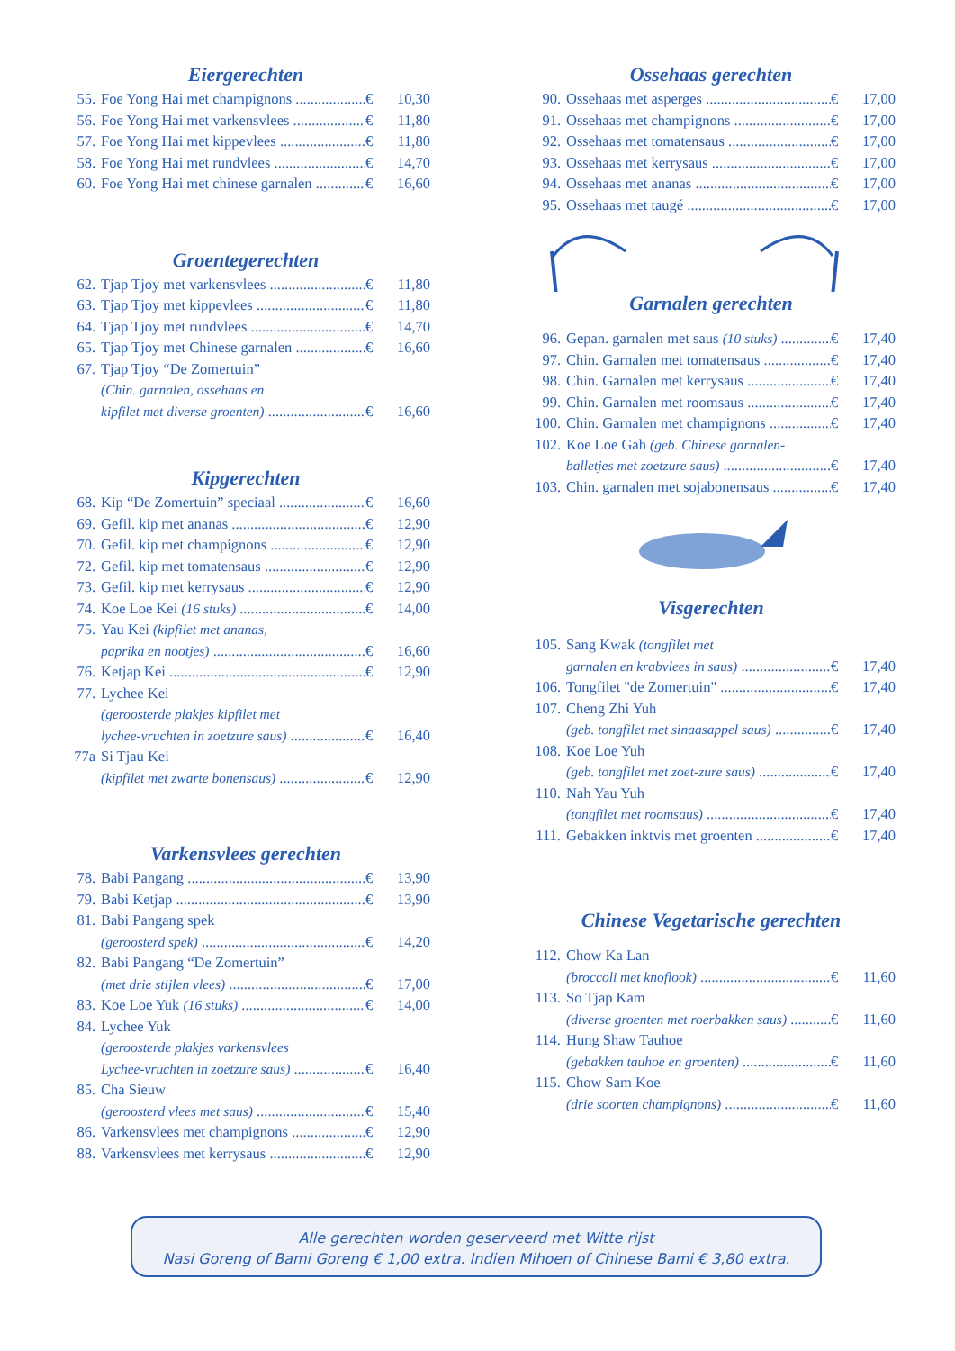Eiergerechten
55. Foe Yong Hai met champignons € 10,30
56. Foe Yong Hai met varkensvlees € 11,80
57. Foe Yong Hai met kippevlees € 11,80
58. Foe Yong Hai met rundvlees € 14,70
60. Foe Yong Hai met chinese garnalen € 16,60
Groentegerechten
62. Tjap Tjoy met varkensvlees € 11,80
63. Tjap Tjoy met kippevlees € 11,80
64. Tjap Tjoy met rundvlees € 14,70
65. Tjap Tjoy met Chinese garnalen € 16,60
67. Tjap Tjoy “De Zomertuin”
(Chin. garnalen, ossehaas en
kipfilet met diverse groenten) € 16,60
Kipgerechten
68. Kip “De Zomertuin” speciaal € 16,60
69. Gefil. kip met ananas € 12,90
70. Gefil. kip met champignons € 12,90
72. Gefil. kip met tomatensaus € 12,90
73. Gefil. kip met kerrysaus € 12,90
74. Koe Loe Kei (16 stuks) € 14,00
75. Yau Kei (kipfilet met ananas,
paprika en nootjes) € 16,60
76. Ketjap Kei € 12,90
77. Lychee Kei
(geroosterde plakjes kipfilet met
lychee-vruchten in zoetzure saus) € 16,40
77a Si Tjau Kei
(kipfilet met zwarte bonensaus) € 12,90
Varkensvlees gerechten
78. Babi Pangang € 13,90
79. Babi Ketjap € 13,90
81. Babi Pangang spek
(geroosterd spek) € 14,20
82. Babi Pangang “De Zomertuin”
(met drie stijlen vlees) € 17,00
83. Koe Loe Yuk (16 stuks) € 14,00
84. Lychee Yuk
(geroosterde plakjes varkensvlees
Lychee-vruchten in zoetzure saus) € 16,40
85. Cha Sieuw
(geroosterd vlees met saus) € 15,40
86. Varkensvlees met champignons € 12,90
88. Varkensvlees met kerrysaus € 12,90
Ossehaas gerechten
90. Ossehaas met asperges € 17,00
91. Ossehaas met champignons € 17,00
92. Ossehaas met tomatensaus € 17,00
93. Ossehaas met kerrysaus € 17,00
94. Ossehaas met ananas € 17,00
95. Ossehaas met taugé € 17,00
Garnalen gerechten
96. Gepan. garnalen met saus (10 stuks) € 17,40
97. Chin. Garnalen met tomatensaus € 17,40
98. Chin. Garnalen met kerrysaus € 17,40
99. Chin. Garnalen met roomsaus € 17,40
100. Chin. Garnalen met champignons € 17,40
102. Koe Loe Gah (geb. Chinese garnalen-
balletjes met zoetzure saus) € 17,40
103. Chin. garnalen met sojabonensaus € 17,40
Visgerechten
105. Sang Kwak (tongfilet met
garnalen en krabvlees in saus) € 17,40
106. Tongfilet "de Zomertuin" € 17,40
107. Cheng Zhi Yuh
(geb. tongfilet met sinaasappel saus) € 17,40
108. Koe Loe Yuh
(geb. tongfilet met zoet-zure saus) € 17,40
110. Nah Yau Yuh
(tongfilet met roomsaus) € 17,40
111. Gebakken inktvis met groenten € 17,40
Chinese Vegetarische gerechten
112. Chow Ka Lan
(broccoli met knoflook) € 11,60
113. So Tjap Kam
(diverse groenten met roerbakken saus) € 11,60
114. Hung Shaw Tauhoe
(gebakken tauhoe en groenten) € 11,60
115. Chow Sam Koe
(drie soorten champignons) € 11,60
Alle gerechten worden geserveerd met Witte rijst
Nasi Goreng of Bami Goreng € 1,00 extra. Indien Mihoen of Chinese Bami € 3,80 extra.